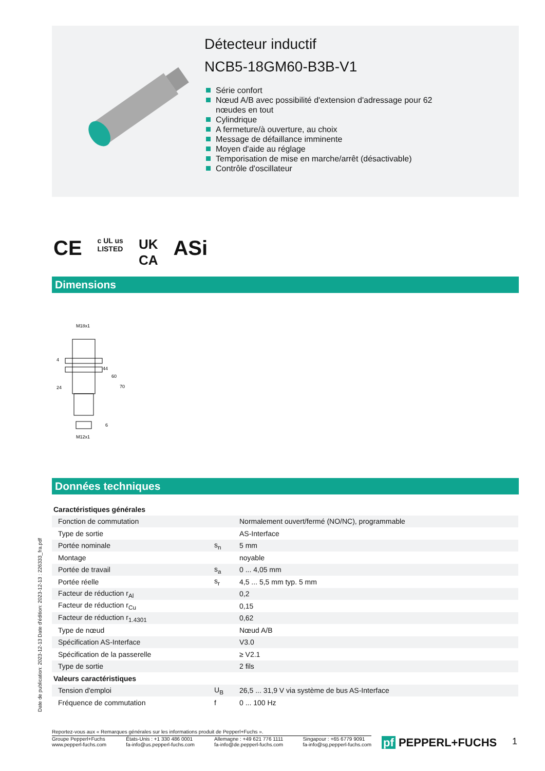Détecteur inductif
NCB5-18GM60-B3B-V1
Série confort
Nœud A/B avec possibilité d'extension d'adressage pour 62
nœudes en tout
Cylindrique
A fermeture/à ouverture, au choix
Message de défaillance imminente
Moyen d'aide au réglage
Temporisation de mise en marche/arrêt (désactivable)
Contrôle d'oscillateur
CE c UL us
LISTED UK
CA ASi
Dimensions
M18x1
44
60
70
24
4
6
M12x1
Données techniques
| Caractéristiques générales | | |
| Fonction de commutation | | Normalement ouvert/fermé (NO/NC), programmable |
| Type de sortie | | AS-Interface |
| Portée nominale | s<sub>n</sub> | 5 mm |
| Montage | | noyable |
| Portée de travail | s<sub>a</sub> | 0 ... 4,05 mm |
| Portée réelle | s<sub>r</sub> | 4,5 ... 5,5 mm typ. 5 mm |
| Facteur de réduction r<sub>Al</sub> | | 0,2 |
| Facteur de réduction r<sub>Cu</sub> | | 0,15 |
| Facteur de réduction r<sub>1.4301</sub> | | 0,62 |
| Type de nœud | | Nœud A/B |
| Spécification AS-Interface | | V3.0 |
| Spécification de la passerelle | | ≥ V2.1 |
| Type de sortie | | 2 fils |
| Valeurs caractéristiques | | |
| Tension d'emploi | U<sub>B</sub> | 26,5 ... 31,9 V via système de bus AS-Interface |
| Fréquence de commutation | f | 0 ... 100 Hz |
Date de publication: 2023-12-13 Date d'édition: 2023-12-13 : 226333_fra.pdf
Reportez-vous aux « Remarques générales sur les informations produit de Pepperl+Fuchs ».
Groupe Pepperl+Fuchs
www.pepperl-fuchs.com
États-Unis : +1 330 486 0001
fa-info@us.pepperl-fuchs.com
Allemagne : +49 621 776 1111
fa-info@de.pepperl-fuchs.com
Singapour : +65 6779 9091
fa-info@sg.pepperl-fuchs.com
pf PEPPERL+FUCHS 1